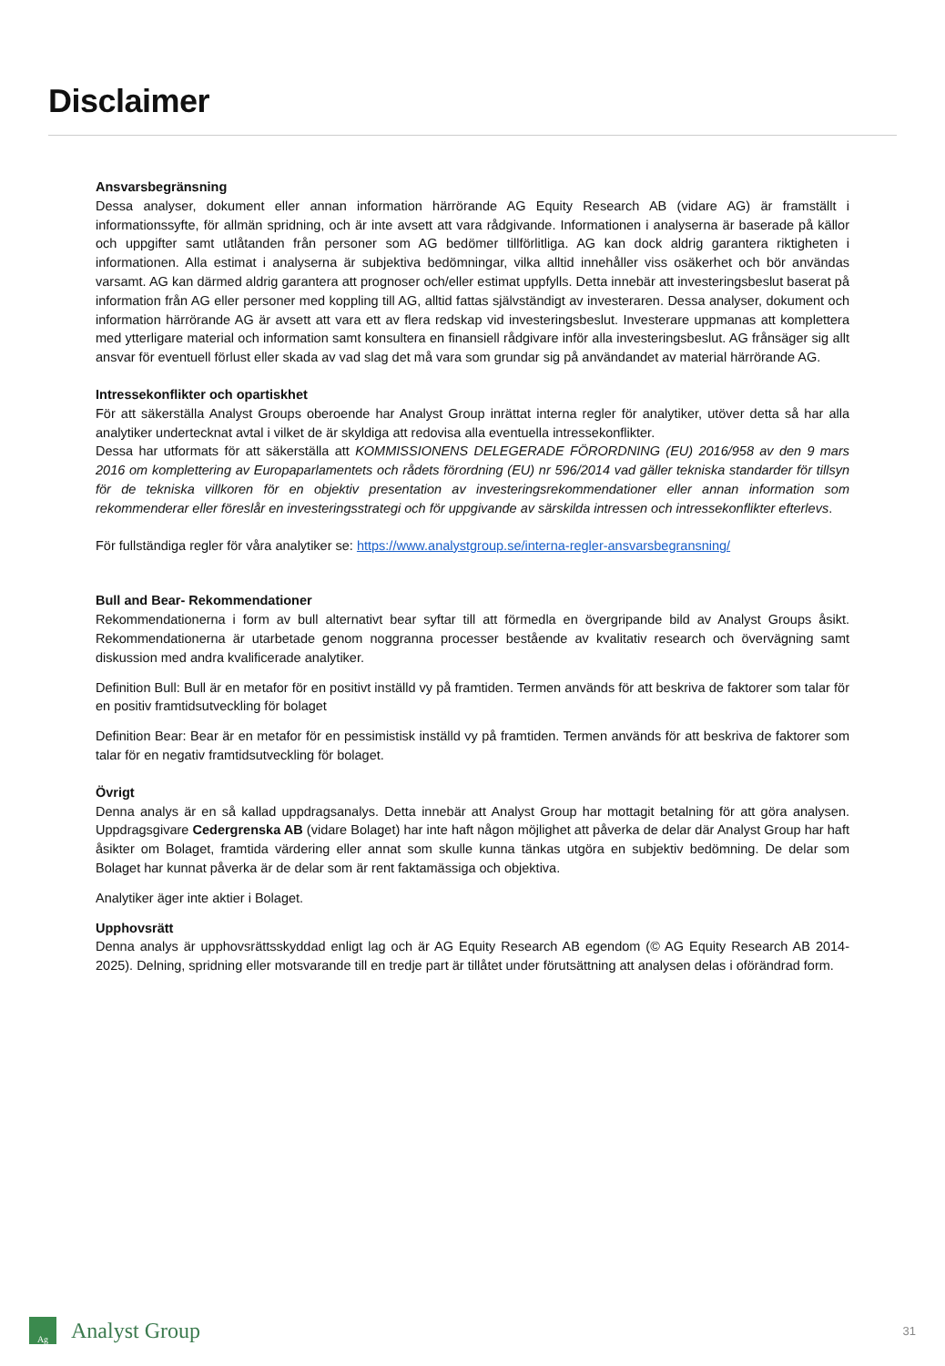Disclaimer
Ansvarsbegränsning
Dessa analyser, dokument eller annan information härrörande AG Equity Research AB (vidare AG) är framställt i informationssyfte, för allmän spridning, och är inte avsett att vara rådgivande. Informationen i analyserna är baserade på källor och uppgifter samt utlåtanden från personer som AG bedömer tillförlitliga. AG kan dock aldrig garantera riktigheten i informationen. Alla estimat i analyserna är subjektiva bedömningar, vilka alltid innehåller viss osäkerhet och bör användas varsamt. AG kan därmed aldrig garantera att prognoser och/eller estimat uppfylls. Detta innebär att investeringsbeslut baserat på information från AG eller personer med koppling till AG, alltid fattas självständigt av investeraren. Dessa analyser, dokument och information härrörande AG är avsett att vara ett av flera redskap vid investeringsbeslut. Investerare uppmanas att komplettera med ytterligare material och information samt konsultera en finansiell rådgivare inför alla investeringsbeslut. AG frånsäger sig allt ansvar för eventuell förlust eller skada av vad slag det må vara som grundar sig på användandet av material härrörande AG.
Intressekonflikter och opartiskhet
För att säkerställa Analyst Groups oberoende har Analyst Group inrättat interna regler för analytiker, utöver detta så har alla analytiker undertecknat avtal i vilket de är skyldiga att redovisa alla eventuella intressekonflikter.
Dessa har utformats för att säkerställa att KOMMISSIONENS DELEGERADE FÖRORDNING (EU) 2016/958 av den 9 mars 2016 om komplettering av Europaparlamentets och rådets förordning (EU) nr 596/2014 vad gäller tekniska standarder för tillsyn för de tekniska villkoren för en objektiv presentation av investeringsrekommendationer eller annan information som rekommenderar eller föreslår en investeringsstrategi och för uppgivande av särskilda intressen och intressekonflikter efterlevs.
För fullständiga regler för våra analytiker se: https://www.analystgroup.se/interna-regler-ansvarsbegransning/
Bull and Bear- Rekommendationer
Rekommendationerna i form av bull alternativt bear syftar till att förmedla en övergripande bild av Analyst Groups åsikt. Rekommendationerna är utarbetade genom noggranna processer bestående av kvalitativ research och övervägning samt diskussion med andra kvalificerade analytiker.
Definition Bull: Bull är en metafor för en positivt inställd vy på framtiden. Termen används för att beskriva de faktorer som talar för en positiv framtidsutveckling för bolaget
Definition Bear: Bear är en metafor för en pessimistisk inställd vy på framtiden. Termen används för att beskriva de faktorer som talar för en negativ framtidsutveckling för bolaget.
Övrigt
Denna analys är en så kallad uppdragsanalys. Detta innebär att Analyst Group har mottagit betalning för att göra analysen. Uppdragsgivare Cedergrenska AB (vidare Bolaget) har inte haft någon möjlighet att påverka de delar där Analyst Group har haft åsikter om Bolaget, framtida värdering eller annat som skulle kunna tänkas utgöra en subjektiv bedömning. De delar som Bolaget har kunnat påverka är de delar som är rent faktamässiga och objektiva.
Analytiker äger inte aktier i Bolaget.
Upphovsrätt
Denna analys är upphovsrättsskyddad enligt lag och är AG Equity Research AB egendom (© AG Equity Research AB 2014-2025). Delning, spridning eller motsvarande till en tredje part är tillåtet under förutsättning att analysen delas i oförändrad form.
Ag
Analyst Group 31